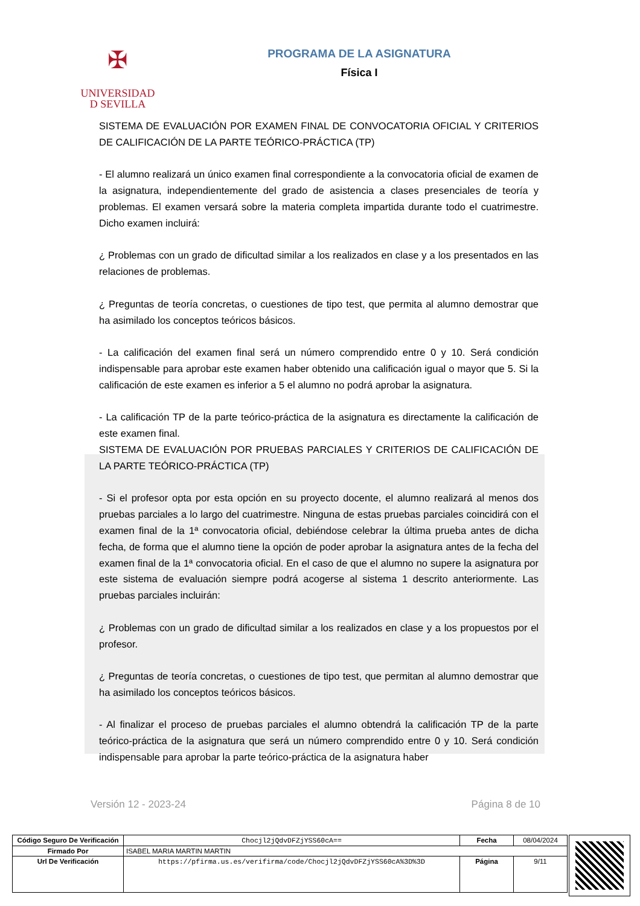✠
UNIVERSIDAD
D SEVILLA
PROGRAMA DE LA ASIGNATURA
Física I
SISTEMA DE EVALUACIÓN POR EXAMEN FINAL DE CONVOCATORIA OFICIAL Y CRITERIOS DE CALIFICACIÓN DE LA PARTE TEÓRICO-PRÁCTICA (TP)
- El alumno realizará un único examen final correspondiente a la convocatoria oficial de examen de la asignatura, independientemente del grado de asistencia a clases presenciales de teoría y problemas. El examen versará sobre la materia completa impartida durante todo el cuatrimestre. Dicho examen incluirá:
¿ Problemas con un grado de dificultad similar a los realizados en clase y a los presentados en las relaciones de problemas.
¿ Preguntas de teoría concretas, o cuestiones de tipo test, que permita al alumno demostrar que ha asimilado los conceptos teóricos básicos.
- La calificación del examen final será un número comprendido entre 0 y 10. Será condición indispensable para aprobar este examen haber obtenido una calificación igual o mayor que 5. Si la calificación de este examen es inferior a 5 el alumno no podrá aprobar la asignatura.
- La calificación TP de la parte teórico-práctica de la asignatura es directamente la calificación de este examen final.
SISTEMA DE EVALUACIÓN POR PRUEBAS PARCIALES Y CRITERIOS DE CALIFICACIÓN DE LA PARTE TEÓRICO-PRÁCTICA (TP)
- Si el profesor opta por esta opción en su proyecto docente, el alumno realizará al menos dos pruebas parciales a lo largo del cuatrimestre. Ninguna de estas pruebas parciales coincidirá con el examen final de la 1ª convocatoria oficial, debiéndose celebrar la última prueba antes de dicha fecha, de forma que el alumno tiene la opción de poder aprobar la asignatura antes de la fecha del examen final de la 1ª convocatoria oficial. En el caso de que el alumno no supere la asignatura por este sistema de evaluación siempre podrá acogerse al sistema 1 descrito anteriormente. Las pruebas parciales incluirán:
¿ Problemas con un grado de dificultad similar a los realizados en clase y a los propuestos por el profesor.
¿ Preguntas de teoría concretas, o cuestiones de tipo test, que permitan al alumno demostrar que ha asimilado los conceptos teóricos básicos.
- Al finalizar el proceso de pruebas parciales el alumno obtendrá la calificación TP de la parte teórico-práctica de la asignatura que será un número comprendido entre 0 y 10. Será condición indispensable para aprobar la parte teórico-práctica de la asignatura haber
Versión 12 - 2023-24 Página 8 de 10
| Código Seguro De Verificación | Chocjl2jQdvDFZjYSS60cA== | Fecha | 08/04/2024 |
| Firmado Por | ISABEL MARIA MARTIN MARTIN | | |
| Url De Verificación | https://pfirma.us.es/verifirma/code/Chocjl2jQdvDFZjYSS60cA%3D%3D | Página | 9/11 |